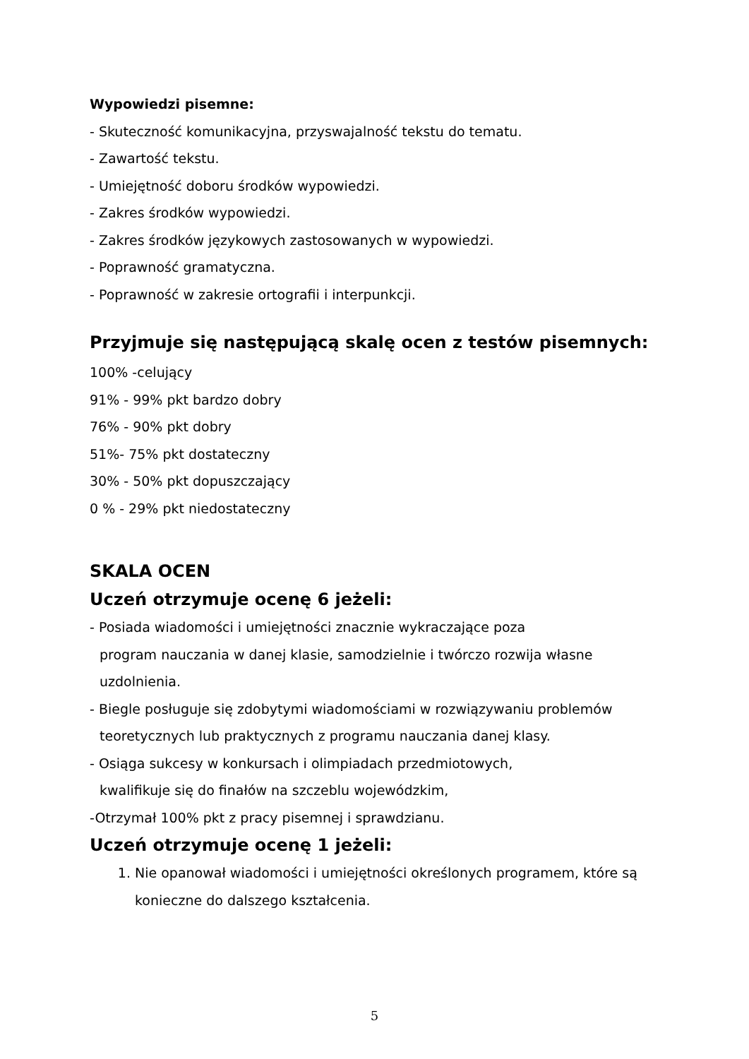Wypowiedzi pisemne:
- Skuteczność komunikacyjna, przyswajalność tekstu do tematu.
- Zawartość tekstu.
- Umiejętność doboru środków wypowiedzi.
- Zakres środków wypowiedzi.
- Zakres środków językowych zastosowanych w wypowiedzi.
- Poprawność gramatyczna.
- Poprawność w zakresie ortografii i interpunkcji.
Przyjmuje się następującą skalę ocen z testów pisemnych:
100% -celujący
91% - 99% pkt bardzo dobry
76% - 90% pkt dobry
51%- 75% pkt dostateczny
30% - 50% pkt dopuszczający
0 % - 29% pkt niedostateczny
SKALA OCEN
Uczeń otrzymuje ocenę 6 jeżeli:
- Posiada wiadomości i umiejętności znacznie wykraczające poza
program nauczania w danej klasie, samodzielnie i twórczo rozwija własne
uzdolnienia.
- Biegle posługuje się zdobytymi wiadomościami w rozwiązywaniu problemów
teoretycznych lub praktycznych z programu nauczania danej klasy.
- Osiąga sukcesy w konkursach i olimpiadach przedmiotowych,
kwalifikuje się do finałów na szczeblu wojewódzkim,
-Otrzymał 100% pkt z pracy pisemnej i sprawdzianu.
Uczeń otrzymuje ocenę 1 jeżeli:
1. Nie opanował wiadomości i umiejętności określonych programem, które są konieczne do dalszego kształcenia.
5